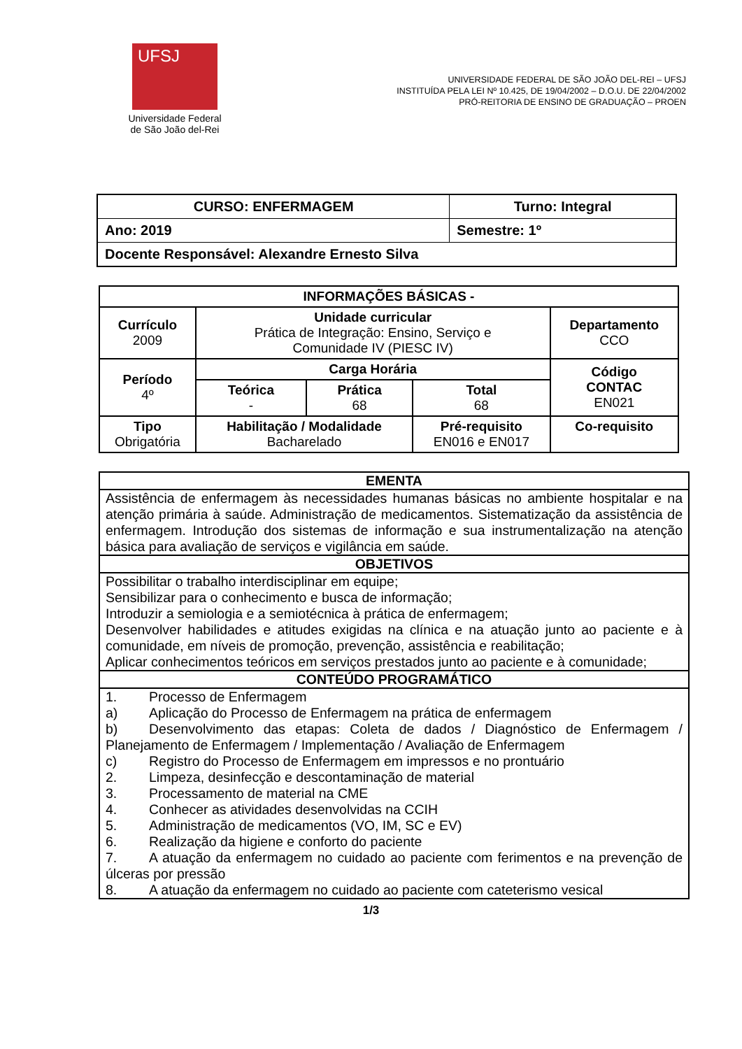UFSJ
Universidade Federal
de São João del-Rei
UNIVERSIDADE FEDERAL DE SÃO JOÃO DEL-REI – UFSJ
INSTITUÍDA PELA LEI Nº 10.425, DE 19/04/2002 – D.O.U. DE 22/04/2002
PRÓ-REITORIA DE ENSINO DE GRADUAÇÃO – PROEN
| CURSO: ENFERMAGEM | Turno: Integral |
| Ano: 2019 | Semestre: 1º |
| Docente Responsável: Alexandre Ernesto Silva | |
| INFORMAÇÕES BÁSICAS - | | | | |
| Currículo 2009 | Unidade curricular Prática de Integração: Ensino, Serviço e Comunidade IV (PIESC IV) | | | Departamento CCO |
| Período 4º | Carga Horária | | | Código CONTAC EN021 |
| | Teórica - | Prática 68 | Total 68 | |
| Tipo Obrigatória | Habilitação / Modalidade Bacharelado | | Pré-requisito EN016 e EN017 | Co-requisito |
| EMENTA |
| Assistência de enfermagem às necessidades humanas básicas no ambiente hospitalar e na atenção primária à saúde. Administração de medicamentos. Sistematização da assistência de enfermagem. Introdução dos sistemas de informação e sua instrumentalização na atenção básica para avaliação de serviços e vigilância em saúde. |
| OBJETIVOS |
| Possibilitar o trabalho interdisciplinar em equipe; Sensibilizar para o conhecimento e busca de informação; Introduzir a semiologia e a semiotécnica à prática de enfermagem; Desenvolver habilidades e atitudes exigidas na clínica e na atuação junto ao paciente e à comunidade, em níveis de promoção, prevenção, assistência e reabilitação; Aplicar conhecimentos teóricos em serviços prestados junto ao paciente e à comunidade; |
| CONTEÚDO PROGRAMÁTICO |
| 1. Processo de Enfermagem a) Aplicação do Processo de Enfermagem na prática de enfermagem b) Desenvolvimento das etapas: Coleta de dados / Diagnóstico de Enfermagem / Planejamento de Enfermagem / Implementação / Avaliação de Enfermagem c) Registro do Processo de Enfermagem em impressos e no prontuário 2. Limpeza, desinfecção e descontaminação de material 3. Processamento de material na CME 4. Conhecer as atividades desenvolvidas na CCIH 5. Administração de medicamentos (VO, IM, SC e EV) 6. Realização da higiene e conforto do paciente 7. A atuação da enfermagem no cuidado ao paciente com ferimentos e na prevenção de úlceras por pressão 8. A atuação da enfermagem no cuidado ao paciente com cateterismo vesical |
1/3